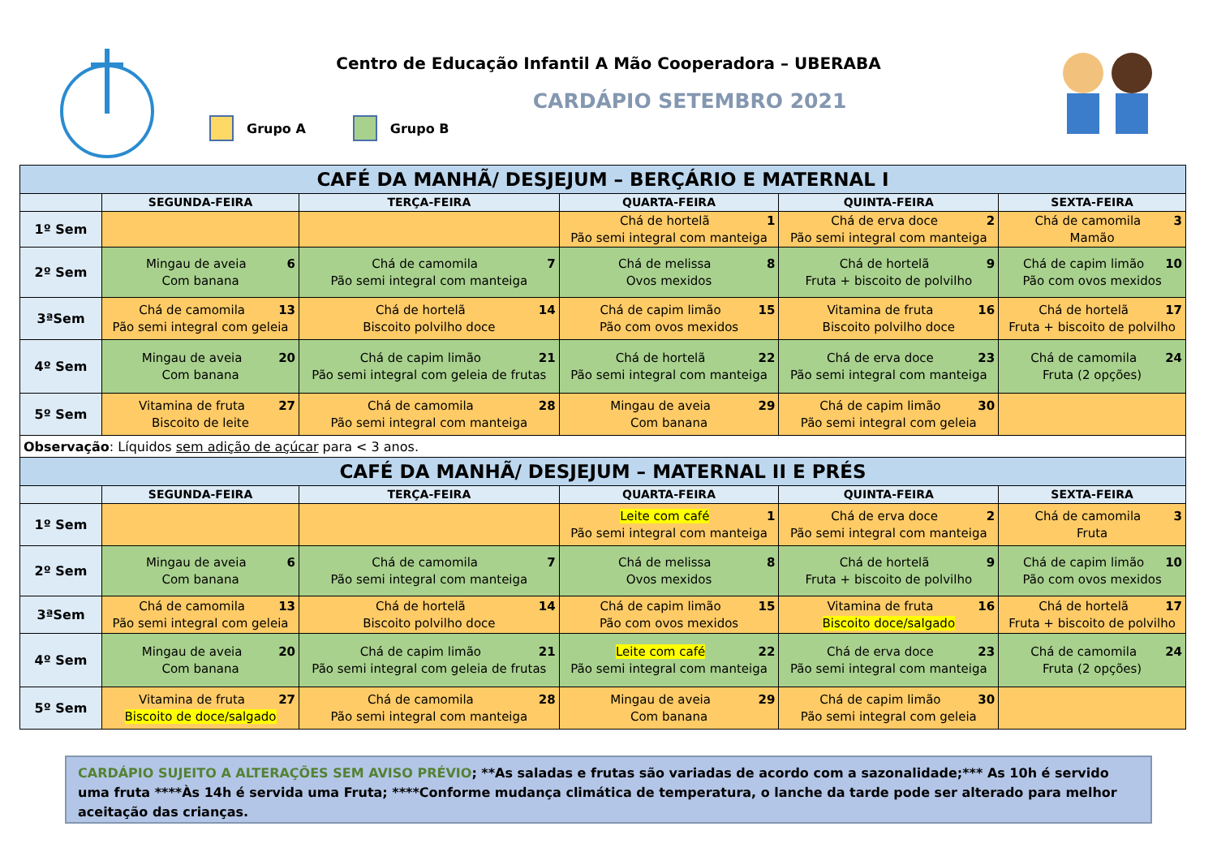Centro de Educação Infantil A Mão Cooperadora – UBERABA
CARDÁPIO SETEMBRO 2021
Grupo A Grupo B
| CAFÉ DA MANHÃ/ DESJEJUM – BERÇÁRIO E MATERNAL I | | | | | |
| | SEGUNDA-FEIRA | TERÇA-FEIRA | QUARTA-FEIRA | QUINTA-FEIRA | SEXTA-FEIRA |
| 1º Sem | | | 1 Chá de hortelã Pão semi integral com manteiga | 2 Chá de erva doce Pão semi integral com manteiga | 3 Chá de camomila Mamão |
| 2º Sem | 6 Mingau de aveia Com banana | 7 Chá de camomila Pão semi integral com manteiga | 8 Chá de melissa Ovos mexidos | 9 Chá de hortelã Fruta + biscoito de polvilho | 10 Chá de capim limão Pão com ovos mexidos |
| 3ªSem | 13 Chá de camomila Pão semi integral com geleia | 14 Chá de hortelã Biscoito polvilho doce | 15 Chá de capim limão Pão com ovos mexidos | 16 Vitamina de fruta Biscoito polvilho doce | 17 Chá de hortelã Fruta + biscoito de polvilho |
| 4º Sem | 20 Mingau de aveia Com banana | 21 Chá de capim limão Pão semi integral com geleia de frutas | 22 Chá de hortelã Pão semi integral com manteiga | 23 Chá de erva doce Pão semi integral com manteiga | 24 Chá de camomila Fruta (2 opções) |
| 5º Sem | 27 Vitamina de fruta Biscoito de leite | 28 Chá de camomila Pão semi integral com manteiga | 29 Mingau de aveia Com banana | 30 Chá de capim limão Pão semi integral com geleia | |
| Observação : Líquidos sem adição de açúcar para < 3 anos. | | | | | |
| CAFÉ DA MANHÃ/ DESJEJUM – MATERNAL II E PRÉS | | | | | |
| | SEGUNDA-FEIRA | TERÇA-FEIRA | QUARTA-FEIRA | QUINTA-FEIRA | SEXTA-FEIRA |
| 1º Sem | | | 1 Leite com café Pão semi integral com manteiga | 2 Chá de erva doce Pão semi integral com manteiga | 3 Chá de camomila Fruta |
| 2º Sem | 6 Mingau de aveia Com banana | 7 Chá de camomila Pão semi integral com manteiga | 8 Chá de melissa Ovos mexidos | 9 Chá de hortelã Fruta + biscoito de polvilho | 10 Chá de capim limão Pão com ovos mexidos |
| 3ªSem | 13 Chá de camomila Pão semi integral com geleia | 14 Chá de hortelã Biscoito polvilho doce | 15 Chá de capim limão Pão com ovos mexidos | 16 Vitamina de fruta Biscoito doce/salgado | 17 Chá de hortelã Fruta + biscoito de polvilho |
| 4º Sem | 20 Mingau de aveia Com banana | 21 Chá de capim limão Pão semi integral com geleia de frutas | 22 Leite com café Pão semi integral com manteiga | 23 Chá de erva doce Pão semi integral com manteiga | 24 Chá de camomila Fruta (2 opções) |
| 5º Sem | 27 Vitamina de fruta Biscoito de doce/salgado | 28 Chá de camomila Pão semi integral com manteiga | 29 Mingau de aveia Com banana | 30 Chá de capim limão Pão semi integral com geleia | |
CARDÁPIO SUJEITO A ALTERAÇÕES SEM AVISO PRÉVIO; **As saladas e frutas são variadas de acordo com a sazonalidade;*** As 10h é servido uma fruta ****Às 14h é servida uma Fruta; ****Conforme mudança climática de temperatura, o lanche da tarde pode ser alterado para melhor aceitação das crianças.